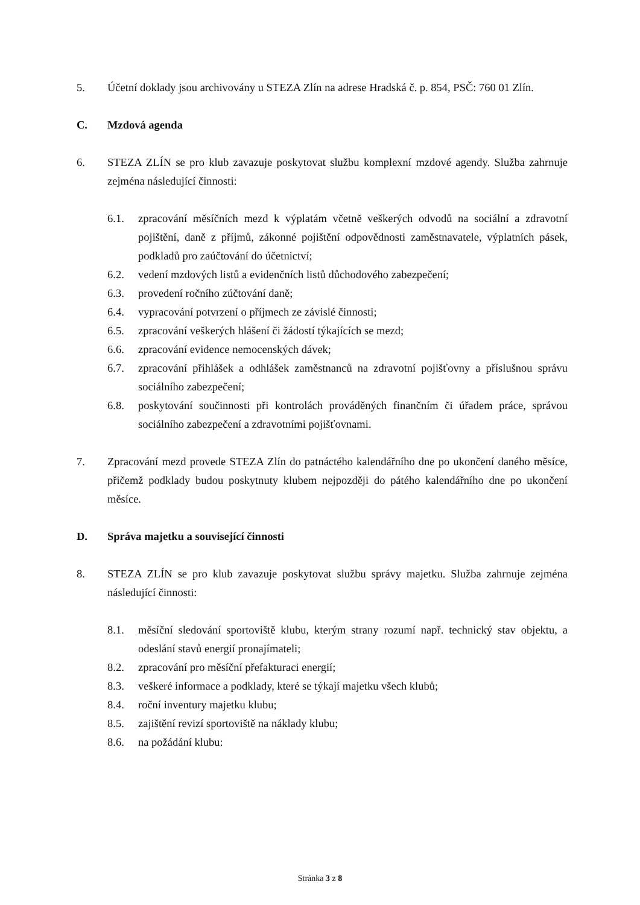5. Účetní doklady jsou archivovány u STEZA Zlín na adrese Hradská č. p. 854, PSČ: 760 01 Zlín.
C. Mzdová agenda
6. STEZA ZLÍN se pro klub zavazuje poskytovat službu komplexní mzdové agendy. Služba zahrnuje zejména následující činnosti:
6.1. zpracování měsíčních mezd k výplatám včetně veškerých odvodů na sociální a zdravotní pojištění, daně z příjmů, zákonné pojištění odpovědnosti zaměstnavatele, výplatních pásek, podkladů pro zaúčtování do účetnictví;
6.2. vedení mzdových listů a evidenčních listů důchodového zabezpečení;
6.3. provedení ročního zúčtování daně;
6.4. vypracování potvrzení o příjmech ze závislé činnosti;
6.5. zpracování veškerých hlášení či žádostí týkajících se mezd;
6.6. zpracování evidence nemocenských dávek;
6.7. zpracování přihlášek a odhlášek zaměstnanců na zdravotní pojišťovny a příslušnou správu sociálního zabezpečení;
6.8. poskytování součinnosti při kontrolách prováděných finančním či úřadem práce, správou sociálního zabezpečení a zdravotními pojišťovnami.
7. Zpracování mezd provede STEZA Zlín do patnáctého kalendářního dne po ukončení daného měsíce, přičemž podklady budou poskytnuty klubem nejpozději do pátého kalendářního dne po ukončení měsíce.
D. Správa majetku a související činnosti
8. STEZA ZLÍN se pro klub zavazuje poskytovat službu správy majetku. Služba zahrnuje zejména následující činnosti:
8.1. měsíční sledování sportoviště klubu, kterým strany rozumí např. technický stav objektu, a odeslání stavů energií pronajímateli;
8.2. zpracování pro měsíční přefakturaci energií;
8.3. veškeré informace a podklady, které se týkají majetku všech klubů;
8.4. roční inventury majetku klubu;
8.5. zajištění revizí sportoviště na náklady klubu;
8.6. na požádání klubu:
Stránka 3 z 8